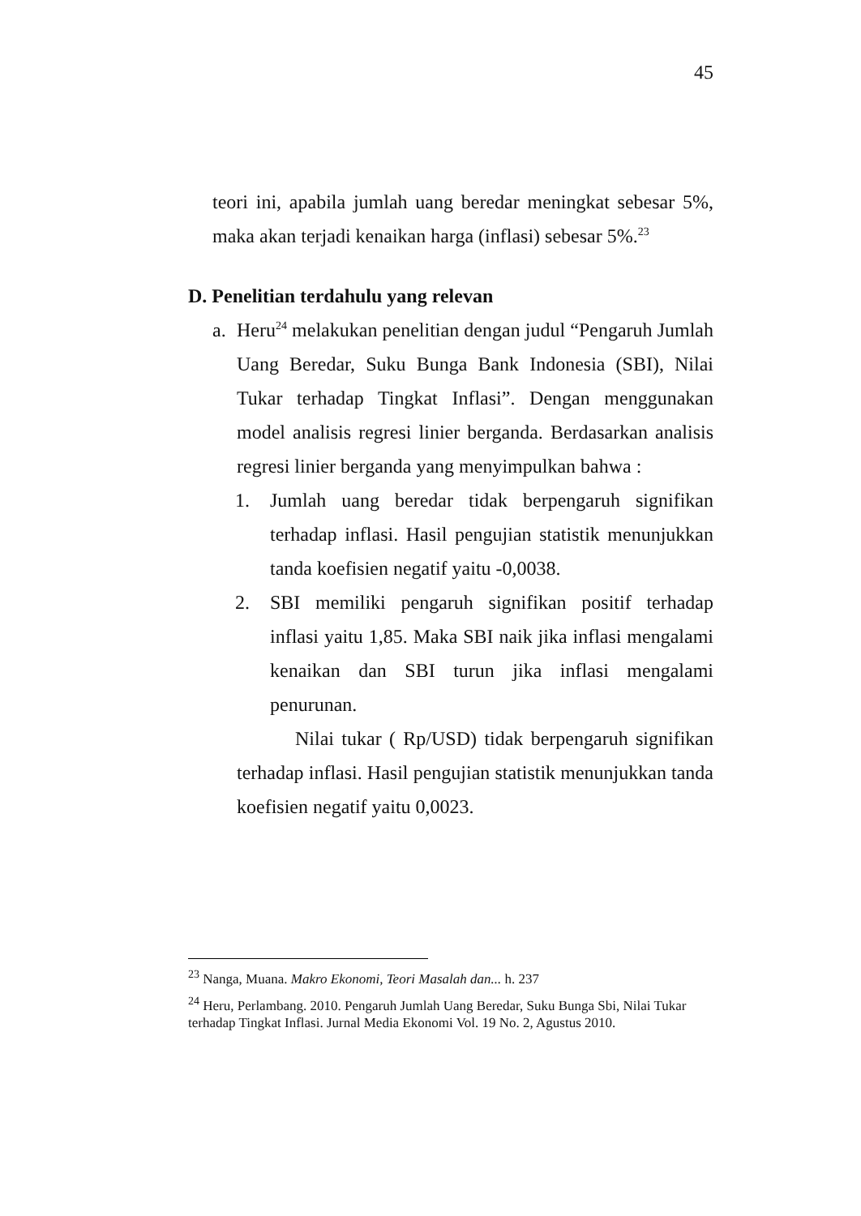45
teori ini, apabila jumlah uang beredar meningkat sebesar 5%, maka akan terjadi kenaikan harga (inflasi) sebesar 5%.<sup>23</sup>
D. Penelitian terdahulu yang relevan
a. Heru<sup>24</sup> melakukan penelitian dengan judul “Pengaruh Jumlah Uang Beredar, Suku Bunga Bank Indonesia (SBI), Nilai Tukar terhadap Tingkat Inflasi”. Dengan menggunakan model analisis regresi linier berganda. Berdasarkan analisis regresi linier berganda yang menyimpulkan bahwa :
1. Jumlah uang beredar tidak berpengaruh signifikan terhadap inflasi. Hasil pengujian statistik menunjukkan tanda koefisien negatif yaitu -0,0038.
2. SBI memiliki pengaruh signifikan positif terhadap inflasi yaitu 1,85. Maka SBI naik jika inflasi mengalami kenaikan dan SBI turun jika inflasi mengalami penurunan.
Nilai tukar ( Rp/USD) tidak berpengaruh signifikan terhadap inflasi. Hasil pengujian statistik menunjukkan tanda koefisien negatif yaitu 0,0023.
<sup>23</sup> Nanga, Muana. Makro Ekonomi, Teori Masalah dan... h. 237
<sup>24</sup> Heru, Perlambang. 2010. Pengaruh Jumlah Uang Beredar, Suku Bunga Sbi, Nilai Tukar terhadap Tingkat Inflasi. Jurnal Media Ekonomi Vol. 19 No. 2, Agustus 2010.